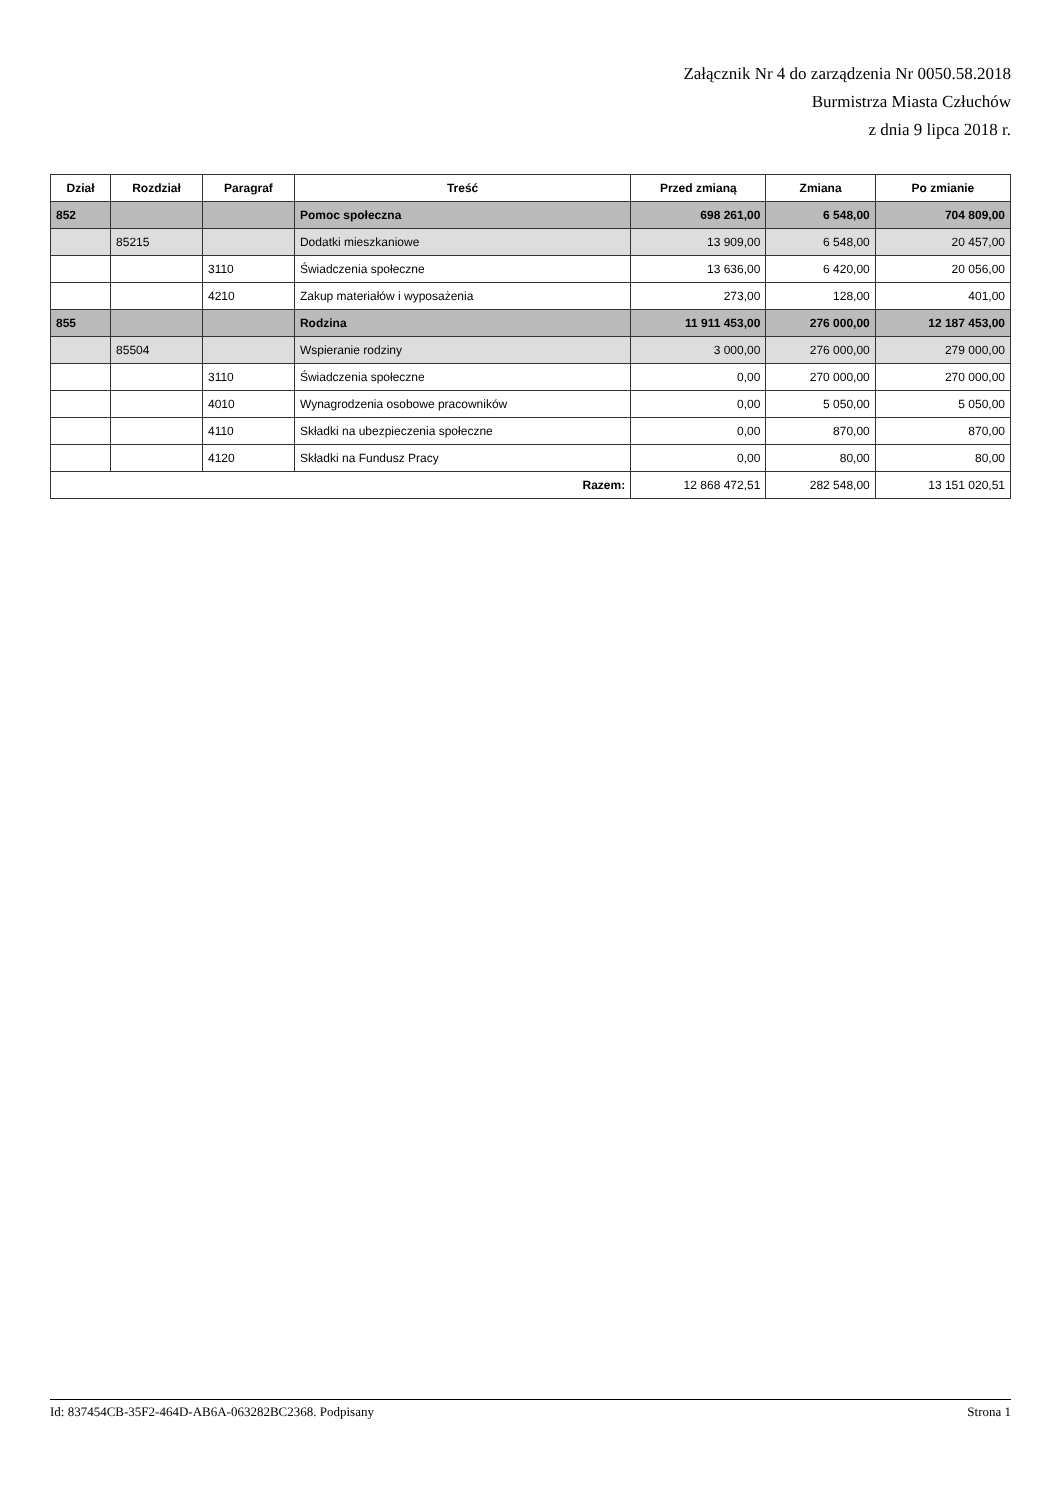Załącznik Nr 4 do zarządzenia Nr 0050.58.2018
Burmistrza Miasta Człuchów
z dnia 9 lipca 2018 r.
| Dział | Rozdział | Paragraf | Treść | Przed zmianą | Zmiana | Po zmianie |
| --- | --- | --- | --- | --- | --- | --- |
| 852 | | | Pomoc społeczna | 698 261,00 | 6 548,00 | 704 809,00 |
| | 85215 | | Dodatki mieszkaniowe | 13 909,00 | 6 548,00 | 20 457,00 |
| | | 3110 | Świadczenia społeczne | 13 636,00 | 6 420,00 | 20 056,00 |
| | | 4210 | Zakup materiałów i wyposażenia | 273,00 | 128,00 | 401,00 |
| 855 | | | Rodzina | 11 911 453,00 | 276 000,00 | 12 187 453,00 |
| | 85504 | | Wspieranie rodziny | 3 000,00 | 276 000,00 | 279 000,00 |
| | | 3110 | Świadczenia społeczne | 0,00 | 270 000,00 | 270 000,00 |
| | | 4010 | Wynagrodzenia osobowe pracowników | 0,00 | 5 050,00 | 5 050,00 |
| | | 4110 | Składki na ubezpieczenia społeczne | 0,00 | 870,00 | 870,00 |
| | | 4120 | Składki na Fundusz Pracy | 0,00 | 80,00 | 80,00 |
| Razem: | | | | 12 868 472,51 | 282 548,00 | 13 151 020,51 |
Id: 837454CB-35F2-464D-AB6A-063282BC2368. Podpisany Strona 1